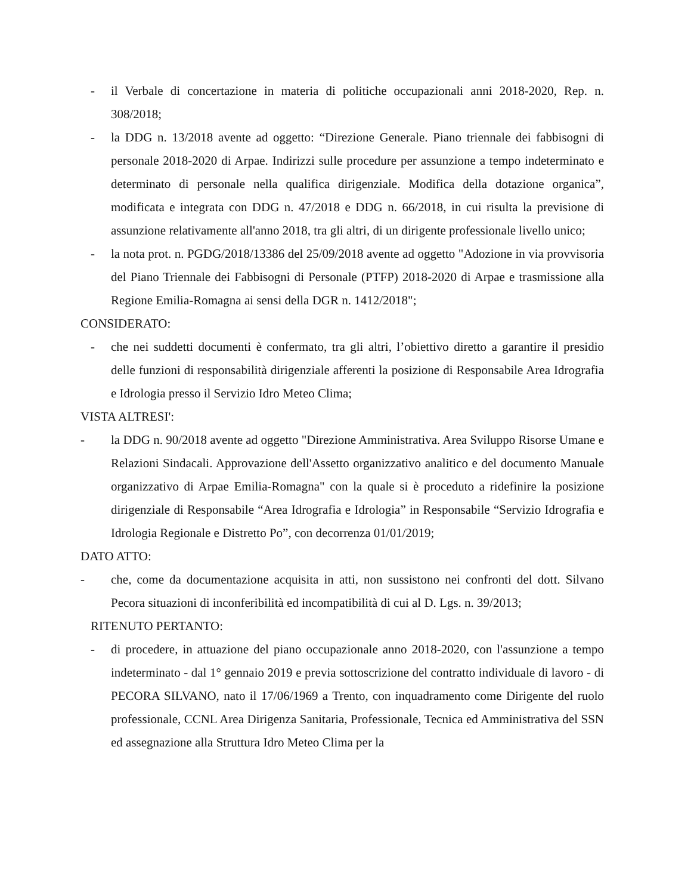- il Verbale di concertazione in materia di politiche occupazionali anni 2018-2020, Rep. n. 308/2018;
- la DDG n. 13/2018 avente ad oggetto: “Direzione Generale. Piano triennale dei fabbisogni di personale 2018-2020 di Arpae. Indirizzi sulle procedure per assunzione a tempo indeterminato e determinato di personale nella qualifica dirigenziale. Modifica della dotazione organica”, modificata e integrata con DDG n. 47/2018 e DDG n. 66/2018, in cui risulta la previsione di assunzione relativamente all'anno 2018, tra gli altri, di un dirigente professionale livello unico;
- la nota prot. n. PGDG/2018/13386 del 25/09/2018 avente ad oggetto "Adozione in via provvisoria del Piano Triennale dei Fabbisogni di Personale (PTFP) 2018-2020 di Arpae e trasmissione alla Regione Emilia-Romagna ai sensi della DGR n. 1412/2018";
CONSIDERATO:
- che nei suddetti documenti è confermato, tra gli altri, l’obiettivo diretto a garantire il presidio delle funzioni di responsabilità dirigenziale afferenti la posizione di Responsabile Area Idrografia e Idrologia presso il Servizio Idro Meteo Clima;
VISTA ALTRESI':
- la DDG n. 90/2018 avente ad oggetto "Direzione Amministrativa. Area Sviluppo Risorse Umane e Relazioni Sindacali. Approvazione dell'Assetto organizzativo analitico e del documento Manuale organizzativo di Arpae Emilia-Romagna" con la quale si è proceduto a ridefinire la posizione dirigenziale di Responsabile “Area Idrografia e Idrologia” in Responsabile “Servizio Idrografia e Idrologia Regionale e Distretto Po”, con decorrenza 01/01/2019;
DATO ATTO:
- che, come da documentazione acquisita in atti, non sussistono nei confronti del dott. Silvano Pecora situazioni di inconferibilità ed incompatibilità di cui al D. Lgs. n. 39/2013;
RITENUTO PERTANTO:
- di procedere, in attuazione del piano occupazionale anno 2018-2020, con l'assunzione a tempo indeterminato - dal 1° gennaio 2019 e previa sottoscrizione del contratto individuale di lavoro - di PECORA SILVANO, nato il 17/06/1969 a Trento, con inquadramento come Dirigente del ruolo professionale, CCNL Area Dirigenza Sanitaria, Professionale, Tecnica ed Amministrativa del SSN ed assegnazione alla Struttura Idro Meteo Clima per la